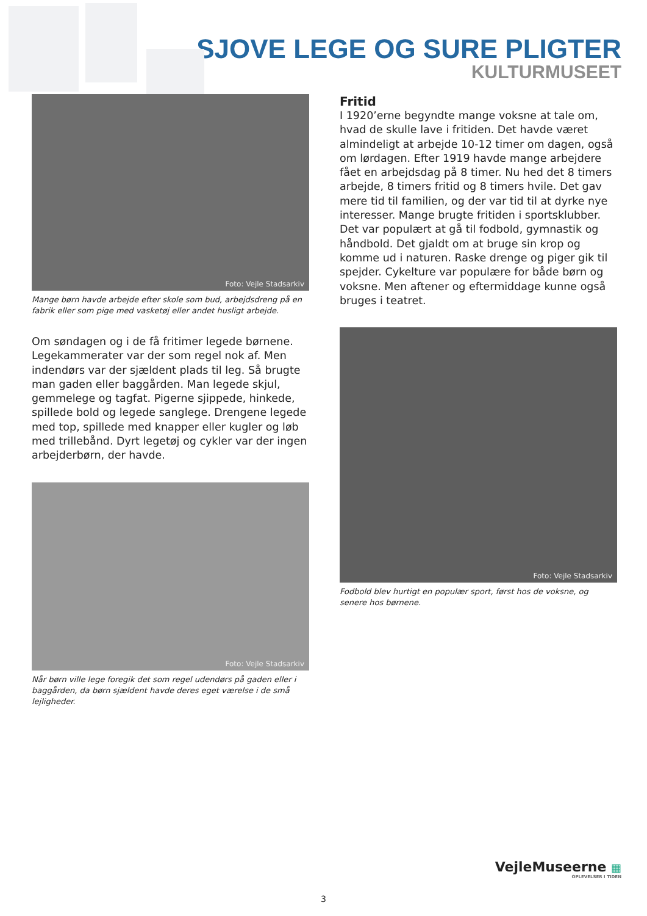SJOVE LEGE OG SURE PLIGTER
KULTURMUSEET
Foto: Vejle Stadsarkiv
Mange børn havde arbejde efter skole som bud, arbejdsdreng på en fabrik eller som pige med vasketøj eller andet husligt arbejde.
Om søndagen og i de få fritimer legede børnene. Legekammerater var der som regel nok af. Men indendørs var der sjældent plads til leg. Så brugte man gaden eller baggården. Man legede skjul, gemmelege og tagfat. Pigerne sjippede, hinkede, spillede bold og legede sanglege. Drengene legede med top, spillede med knapper eller kugler og løb med trillebånd. Dyrt legetøj og cykler var der ingen arbejderbørn, der havde.
Foto: Vejle Stadsarkiv
Når børn ville lege foregik det som regel udendørs på gaden eller i baggården, da børn sjældent havde deres eget værelse i de små lejligheder.
Fritid
I 1920’erne begyndte mange voksne at tale om, hvad de skulle lave i fritiden. Det havde været almindeligt at arbejde 10-12 timer om dagen, også om lørdagen. Efter 1919 havde mange arbejdere fået en arbejdsdag på 8 timer. Nu hed det 8 timers arbejde, 8 timers fritid og 8 timers hvile. Det gav mere tid til familien, og der var tid til at dyrke nye interesser. Mange brugte fritiden i sportsklubber. Det var populært at gå til fodbold, gymnastik og håndbold. Det gjaldt om at bruge sin krop og komme ud i naturen. Raske drenge og piger gik til spejder. Cykelture var populære for både børn og voksne. Men aftener og eftermiddage kunne også bruges i teatret.
Foto: Vejle Stadsarkiv
Fodbold blev hurtigt en populær sport, først hos de voksne, og senere hos børnene.
VejleMuseerne ▦
OPLEVELSER I TIDEN
3